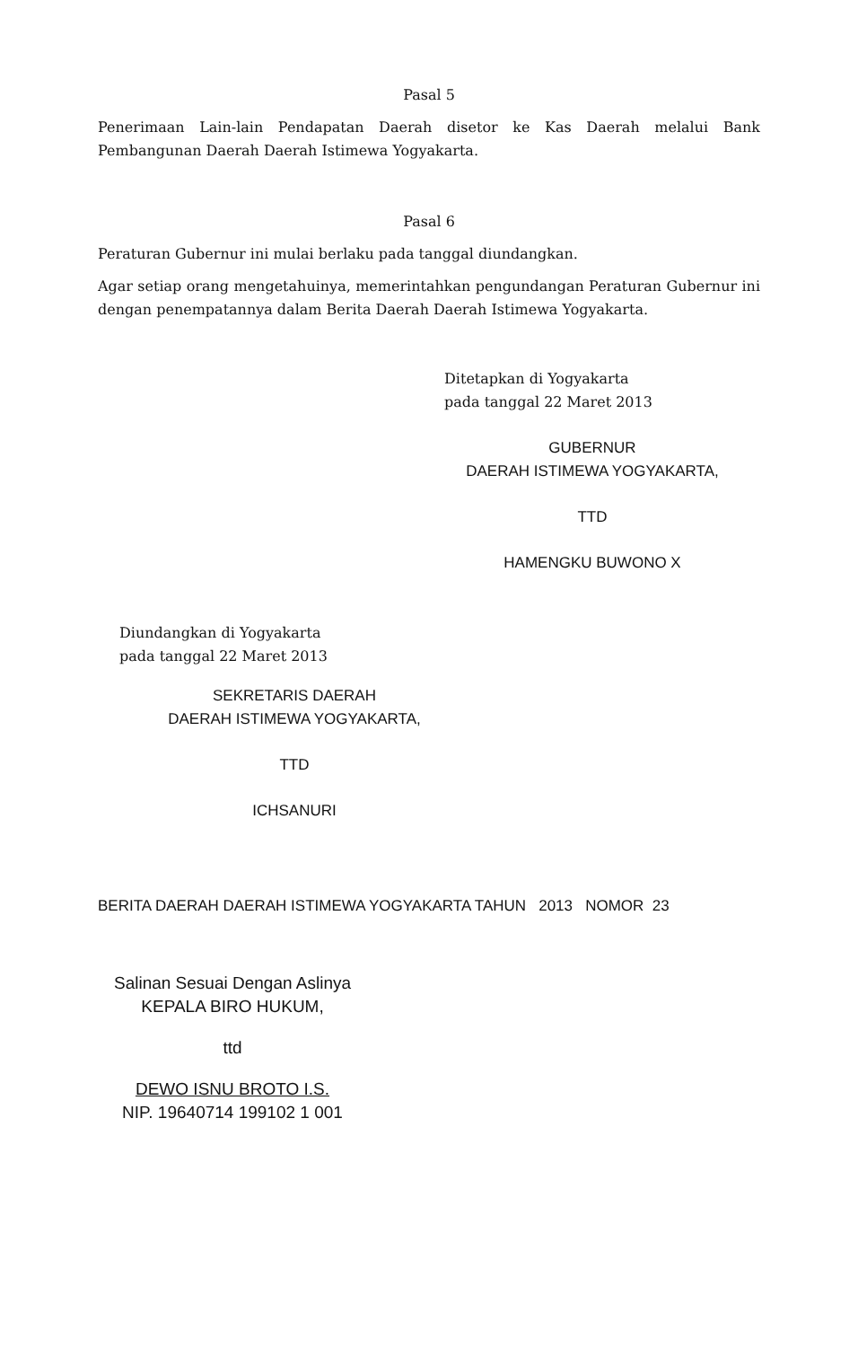Pasal 5
Penerimaan Lain-lain Pendapatan Daerah disetor ke Kas Daerah melalui Bank Pembangunan Daerah Daerah Istimewa Yogyakarta.
Pasal 6
Peraturan Gubernur ini mulai berlaku pada tanggal diundangkan.
Agar setiap orang mengetahuinya, memerintahkan pengundangan Peraturan Gubernur ini dengan penempatannya dalam Berita Daerah Daerah Istimewa Yogyakarta.
Ditetapkan di Yogyakarta
pada tanggal 22 Maret 2013
GUBERNUR
DAERAH ISTIMEWA YOGYAKARTA,
TTD
HAMENGKU BUWONO X
Diundangkan di Yogyakarta
pada tanggal 22 Maret 2013
SEKRETARIS DAERAH
DAERAH ISTIMEWA YOGYAKARTA,
TTD
ICHSANURI
BERITA DAERAH DAERAH ISTIMEWA YOGYAKARTA TAHUN 2013 NOMOR 23
Salinan Sesuai Dengan Aslinya
KEPALA BIRO HUKUM,
ttd
DEWO ISNU BROTO I.S.
NIP. 19640714 199102 1 001